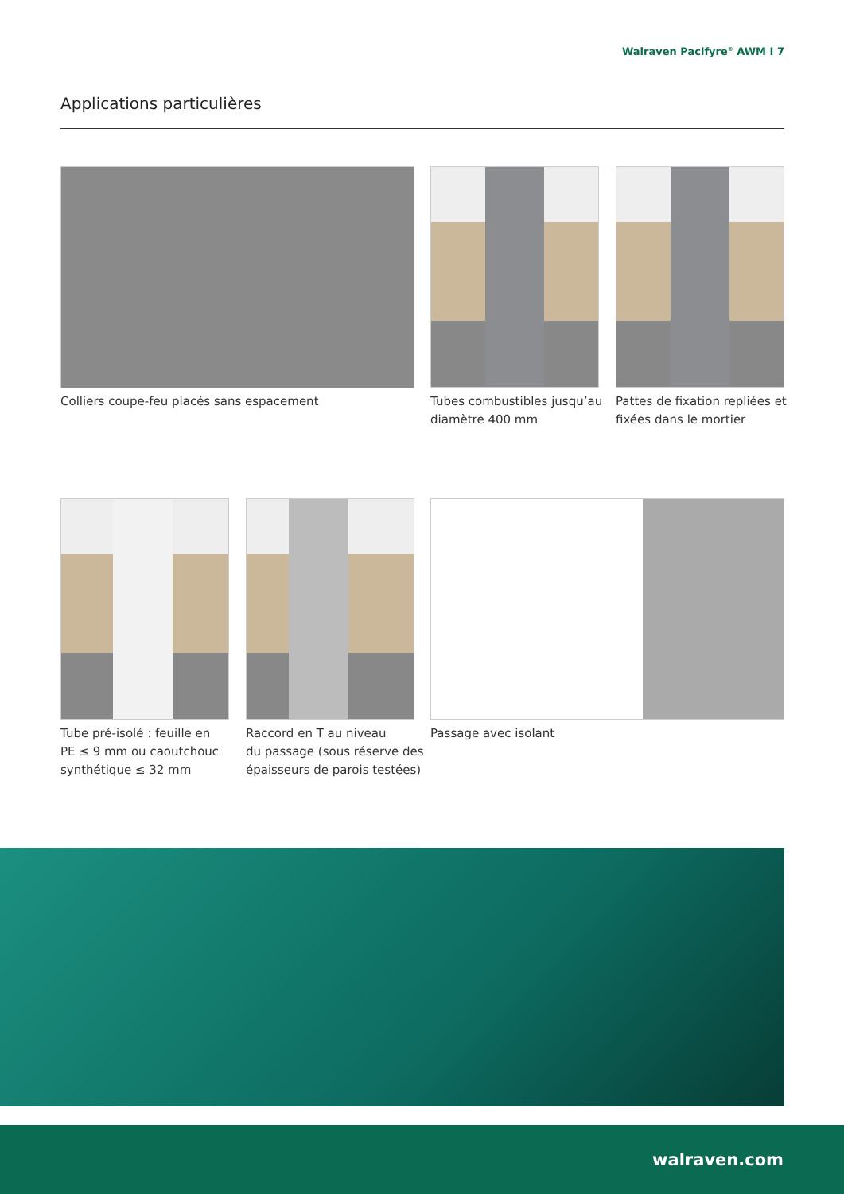Walraven Pacifyre<sup>®</sup> AWM I 7
Applications particulières
Colliers coupe-feu placés sans espacement
Tubes combustibles jusqu’au
diamètre 400 mm
Pattes de fixation repliées et
fixées dans le mortier
Tube pré-isolé : feuille en
PE ≤ 9 mm ou caoutchouc
synthétique ≤ 32 mm
Raccord en T au niveau
du passage (sous réserve des
épaisseurs de parois testées)
Passage avec isolant
walraven.com